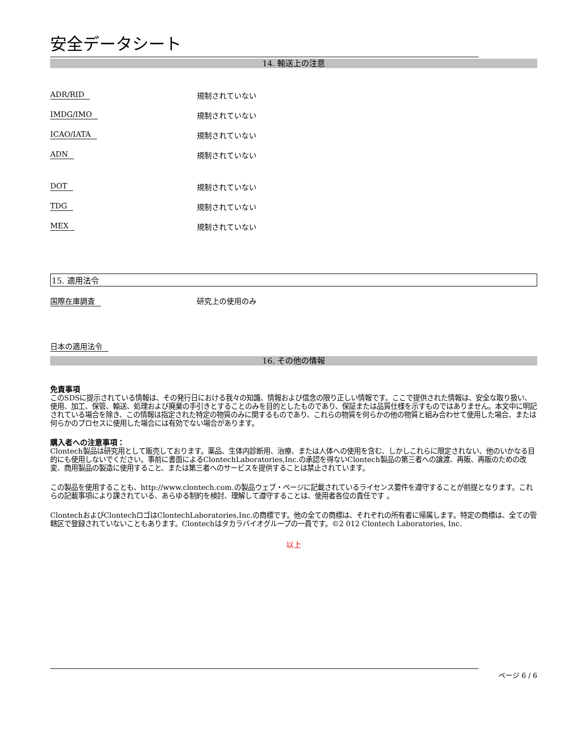安全データシート
14. 輸送上の注意
ADR/RID 規制されていない
IMDG/IMO 規制されていない
ICAO/IATA 規制されていない
ADN 規制されていない
DOT 規制されていない
TDG 規制されていない
MEX 規制されていない
15. 適用法令
国際在庫調査 研究上の使用のみ
日本の適用法令
16. その他の情報
免責事項
このSDSに提示されている情報は、その発行日における我々の知識、情報および信念の限り正しい情報です。ここで提供された情報は、安全な取り扱い、使用、加工、保管、輸送、処理および廃棄の手引きとすることのみを目的としたものであり、保証または品質仕様を示すものではありません。本文中に明記されている場合を除き、この情報は指定された特定の物質のみに関するものであり、これらの物質を何らかの他の物質と組み合わせて使用した場合、または何らかのプロセスに使用した場合には有効でない場合があります。
購入者への注意事項：
Clontech製品は研究用として販売しております。薬品、生体内診断用、治療、または人体への使用を含む、しかしこれらに限定されない、他のいかなる目的にも使用しないでください。事前に書面によるClontechLaboratories,Inc.の承認を得ないClontech製品の第三者への譲渡、再販、再販のための改変、商用製品の製造に使用すること、または第三者へのサービスを提供することは禁止されています。
この製品を使用することも、http://www.clontech.com.の製品ウェブ・ページに記載されているライセンス要件を遵守することが前提となります。これらの記載事項により課されている、あらゆる制約を検討、理解して遵守することは、使用者各位の責任です 。
ClontechおよびClontechロゴはClontechLaboratories,Inc.の商標です。他の全ての商標は、それぞれの所有者に帰属します。特定の商標は、全ての管轄区で登録されていないこともあります。Clontechはタカラバイオグループの一員です。©2 012 Clontech Laboratories, Inc.
以上
ページ 6 / 6